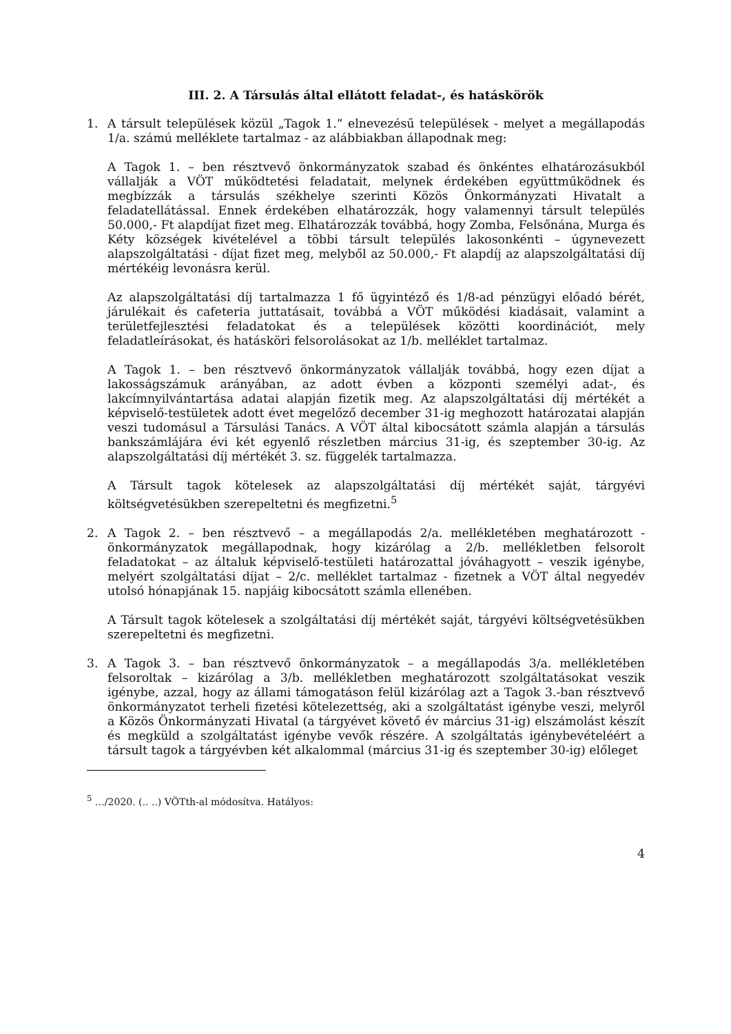III. 2. A Társulás által ellátott feladat-, és hatáskörök
1. A társult települések közül „Tagok 1.” elnevezésű települések - melyet a megállapodás 1/a. számú melléklete tartalmaz - az alábbiakban állapodnak meg:
A Tagok 1. – ben résztvevő önkormányzatok szabad és önkéntes elhatározásukból vállalják a VÖT működtetési feladatait, melynek érdekében együttműködnek és megbízzák a társulás székhelye szerinti Közös Önkormányzati Hivatalt a feladatellátással. Ennek érdekében elhatározzák, hogy valamennyi társult település 50.000,- Ft alapdíjat fizet meg. Elhatározzák továbbá, hogy Zomba, Felsőnána, Murga és Kéty községek kivételével a többi társult település lakosonkénti – úgynevezett alapszolgáltatási - díjat fizet meg, melyből az 50.000,- Ft alapdíj az alapszolgáltatási díj mértékéig levonásra kerül.
Az alapszolgáltatási díj tartalmazza 1 fő ügyintéző és 1/8-ad pénzügyi előadó bérét, járulékait és cafeteria juttatásait, továbbá a VÖT működési kiadásait, valamint a területfejlesztési feladatokat és a települések közötti koordinációt, mely feladatleírásokat, és hatásköri felsorolásokat az 1/b. melléklet tartalmaz.
A Tagok 1. – ben résztvevő önkormányzatok vállalják továbbá, hogy ezen díjat a lakosságszámuk arányában, az adott évben a központi személyi adat-, és lakcímnyilvántartása adatai alapján fizetik meg. Az alapszolgáltatási díj mértékét a képviselő-testületek adott évet megelőző december 31-ig meghozott határozatai alapján veszi tudomásul a Társulási Tanács. A VÖT által kibocsátott számla alapján a társulás bankszámlájára évi két egyenlő részletben március 31-ig, és szeptember 30-ig. Az alapszolgáltatási díj mértékét 3. sz. függelék tartalmazza.
A Társult tagok kötelesek az alapszolgáltatási díj mértékét saját, tárgyévi költségvetésükben szerepeltetni és megfizetni.<sup>5</sup>
2. A Tagok 2. – ben résztvevő – a megállapodás 2/a. mellékletében meghatározott - önkormányzatok megállapodnak, hogy kizárólag a 2/b. mellékletben felsorolt feladatokat – az általuk képviselő-testületi határozattal jóváhagyott – veszik igénybe, melyért szolgáltatási díjat – 2/c. melléklet tartalmaz - fizetnek a VÖT által negyedév utolsó hónapjának 15. napjáig kibocsátott számla ellenében.
A Társult tagok kötelesek a szolgáltatási díj mértékét saját, tárgyévi költségvetésükben szerepeltetni és megfizetni.
3. A Tagok 3. – ban résztvevő önkormányzatok – a megállapodás 3/a. mellékletében felsoroltak – kizárólag a 3/b. mellékletben meghatározott szolgáltatásokat veszik igénybe, azzal, hogy az állami támogatáson felül kizárólag azt a Tagok 3.-ban résztvevő önkormányzatot terheli fizetési kötelezettség, aki a szolgáltatást igénybe veszi, melyről a Közös Önkormányzati Hivatal (a tárgyévet követő év március 31-ig) elszámolást készít és megküld a szolgáltatást igénybe vevők részére. A szolgáltatás igénybevételéért a társult tagok a tárgyévben két alkalommal (március 31-ig és szeptember 30-ig) előleget
<sup>5</sup> …/2020. (.. ..) VÖTth-al módosítva. Hatályos:
4